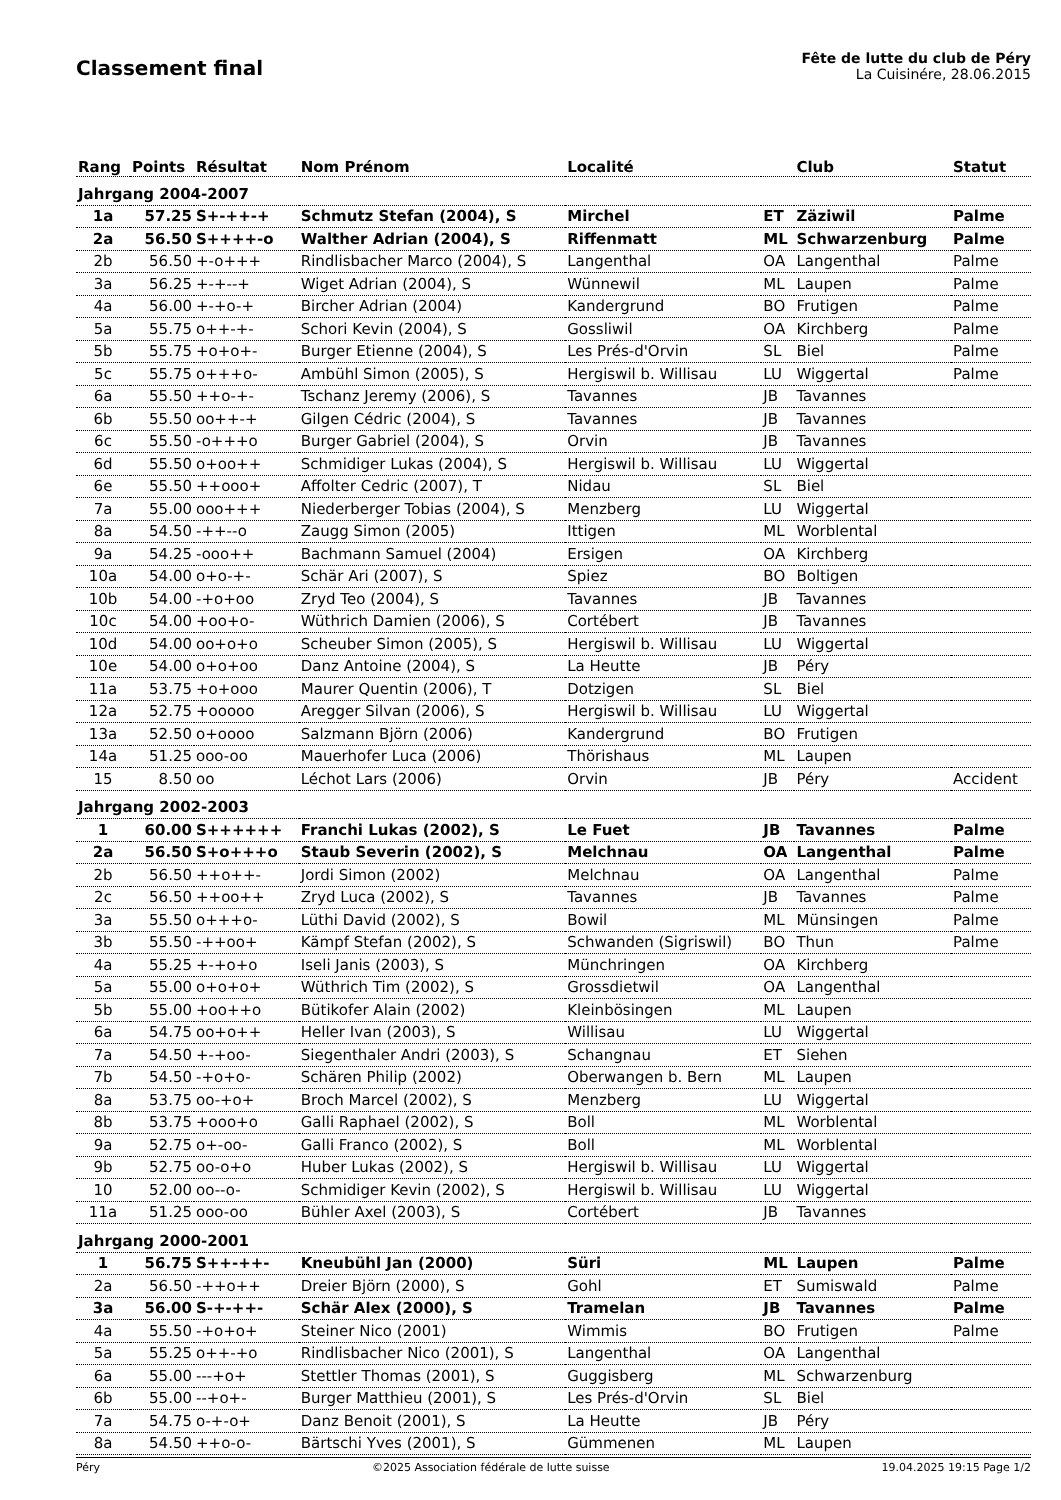Classement final
Fête de lutte du club de Péry
La Cuisinére, 28.06.2015
| Rang | Points | Résultat | Nom Prénom | Localité | | Club | Statut |
| --- | --- | --- | --- | --- | --- | --- | --- |
| Jahrgang 2004-2007 | | | | | | | |
| 1a | 57.25 | S+-++-+ | Schmutz Stefan (2004), S | Mirchel | ET | Zäziwil | Palme |
| 2a | 56.50 | S++++-o | Walther Adrian (2004), S | Riffenmatt | ML | Schwarzenburg | Palme |
| 2b | 56.50 | +-o+++ | Rindlisbacher Marco (2004), S | Langenthal | OA | Langenthal | Palme |
| 3a | 56.25 | +-+--+ | Wiget Adrian (2004), S | Wünnewil | ML | Laupen | Palme |
| 4a | 56.00 | +-+o-+ | Bircher Adrian (2004) | Kandergrund | BO | Frutigen | Palme |
| 5a | 55.75 | o++-+- | Schori Kevin (2004), S | Gossliwil | OA | Kirchberg | Palme |
| 5b | 55.75 | +o+o+- | Burger Etienne (2004), S | Les Prés-d'Orvin | SL | Biel | Palme |
| 5c | 55.75 | o+++o- | Ambühl Simon (2005), S | Hergiswil b. Willisau | LU | Wiggertal | Palme |
| 6a | 55.50 | ++o-+- | Tschanz Jeremy (2006), S | Tavannes | JB | Tavannes | |
| 6b | 55.50 | oo++-+ | Gilgen Cédric (2004), S | Tavannes | JB | Tavannes | |
| 6c | 55.50 | -o+++o | Burger Gabriel (2004), S | Orvin | JB | Tavannes | |
| 6d | 55.50 | o+oo++ | Schmidiger Lukas (2004), S | Hergiswil b. Willisau | LU | Wiggertal | |
| 6e | 55.50 | ++ooo+ | Affolter Cedric (2007), T | Nidau | SL | Biel | |
| 7a | 55.00 | ooo+++ | Niederberger Tobias (2004), S | Menzberg | LU | Wiggertal | |
| 8a | 54.50 | -++--o | Zaugg Simon (2005) | Ittigen | ML | Worblental | |
| 9a | 54.25 | -ooo++ | Bachmann Samuel (2004) | Ersigen | OA | Kirchberg | |
| 10a | 54.00 | o+o-+- | Schär Ari (2007), S | Spiez | BO | Boltigen | |
| 10b | 54.00 | -+o+oo | Zryd Teo (2004), S | Tavannes | JB | Tavannes | |
| 10c | 54.00 | +oo+o- | Wüthrich Damien (2006), S | Cortébert | JB | Tavannes | |
| 10d | 54.00 | oo+o+o | Scheuber Simon (2005), S | Hergiswil b. Willisau | LU | Wiggertal | |
| 10e | 54.00 | o+o+oo | Danz Antoine (2004), S | La Heutte | JB | Péry | |
| 11a | 53.75 | +o+ooo | Maurer Quentin (2006), T | Dotzigen | SL | Biel | |
| 12a | 52.75 | +ooooo | Aregger Silvan (2006), S | Hergiswil b. Willisau | LU | Wiggertal | |
| 13a | 52.50 | o+oooo | Salzmann Björn (2006) | Kandergrund | BO | Frutigen | |
| 14a | 51.25 | ooo-oo | Mauerhofer Luca (2006) | Thörishaus | ML | Laupen | |
| 15 | 8.50 | oo | Léchot Lars (2006) | Orvin | JB | Péry | Accident |
| Jahrgang 2002-2003 | | | | | | | |
| 1 | 60.00 | S++++++ | Franchi Lukas (2002), S | Le Fuet | JB | Tavannes | Palme |
| 2a | 56.50 | S+o+++o | Staub Severin (2002), S | Melchnau | OA | Langenthal | Palme |
| 2b | 56.50 | ++o++- | Jordi Simon (2002) | Melchnau | OA | Langenthal | Palme |
| 2c | 56.50 | ++oo++ | Zryd Luca (2002), S | Tavannes | JB | Tavannes | Palme |
| 3a | 55.50 | o+++o- | Lüthi David (2002), S | Bowil | ML | Münsingen | Palme |
| 3b | 55.50 | -++oo+ | Kämpf Stefan (2002), S | Schwanden (Sigriswil) | BO | Thun | Palme |
| 4a | 55.25 | +-+o+o | Iseli Janis (2003), S | Münchringen | OA | Kirchberg | |
| 5a | 55.00 | o+o+o+ | Wüthrich Tim (2002), S | Grossdietwil | OA | Langenthal | |
| 5b | 55.00 | +oo++o | Bütikofer Alain (2002) | Kleinbösingen | ML | Laupen | |
| 6a | 54.75 | oo+o++ | Heller Ivan (2003), S | Willisau | LU | Wiggertal | |
| 7a | 54.50 | +-+oo- | Siegenthaler Andri (2003), S | Schangnau | ET | Siehen | |
| 7b | 54.50 | -+o+o- | Schären Philip (2002) | Oberwangen b. Bern | ML | Laupen | |
| 8a | 53.75 | oo-+o+ | Broch Marcel (2002), S | Menzberg | LU | Wiggertal | |
| 8b | 53.75 | +ooo+o | Galli Raphael (2002), S | Boll | ML | Worblental | |
| 9a | 52.75 | o+-oo- | Galli Franco (2002), S | Boll | ML | Worblental | |
| 9b | 52.75 | oo-o+o | Huber Lukas (2002), S | Hergiswil b. Willisau | LU | Wiggertal | |
| 10 | 52.00 | oo--o- | Schmidiger Kevin (2002), S | Hergiswil b. Willisau | LU | Wiggertal | |
| 11a | 51.25 | ooo-oo | Bühler Axel (2003), S | Cortébert | JB | Tavannes | |
| Jahrgang 2000-2001 | | | | | | | |
| 1 | 56.75 | S++-++- | Kneubühl Jan (2000) | Süri | ML | Laupen | Palme |
| 2a | 56.50 | -++o++ | Dreier Björn (2000), S | Gohl | ET | Sumiswald | Palme |
| 3a | 56.00 | S-+-++- | Schär Alex (2000), S | Tramelan | JB | Tavannes | Palme |
| 4a | 55.50 | -+o+o+ | Steiner Nico (2001) | Wimmis | BO | Frutigen | Palme |
| 5a | 55.25 | o++-+o | Rindlisbacher Nico (2001), S | Langenthal | OA | Langenthal | |
| 6a | 55.00 | ---+o+ | Stettler Thomas (2001), S | Guggisberg | ML | Schwarzenburg | |
| 6b | 55.00 | --+o+- | Burger Matthieu (2001), S | Les Prés-d'Orvin | SL | Biel | |
| 7a | 54.75 | o-+-o+ | Danz Benoit (2001), S | La Heutte | JB | Péry | |
| 8a | 54.50 | ++o-o- | Bärtschi Yves (2001), S | Gümmenen | ML | Laupen | |
Péry ©2025 Association fédérale de lutte suisse 19.04.2025 19:15 Page 1/2